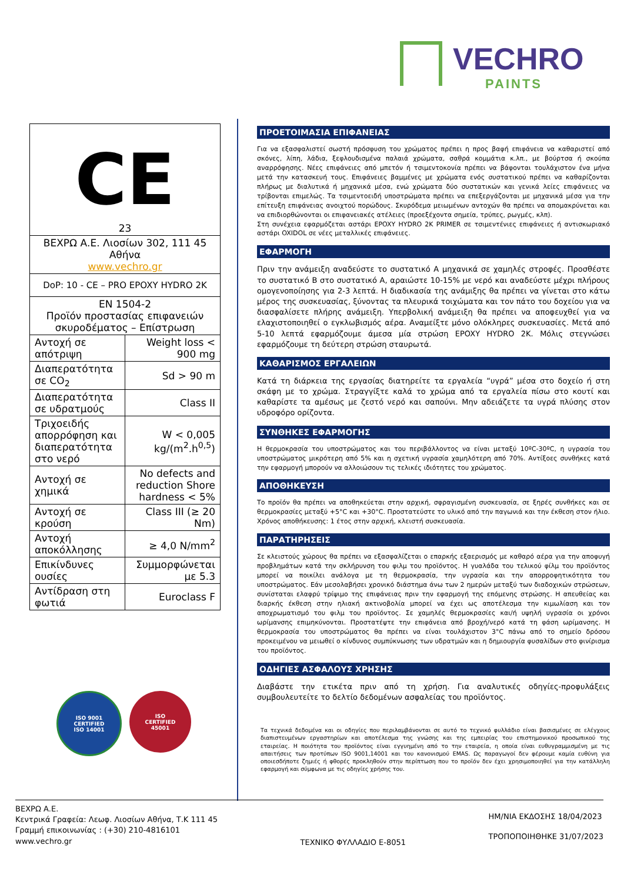VECHRO
PAINTS
| CE 23 | |
| ΒΕΧΡΩ Α.Ε. Λιοσίων 302, 111 45 Αθήνα www.vechro.gr | |
| DoP: 10 - CE – PRO EPOXY HYDRO 2K | |
| EN 1504-2 Προϊόν προστασίας επιφανειών σκυροδέματος – Επίστρωση | |
| Αντοχή σε απότριψη | Weight loss < 900 mg |
| Διαπερατότητα σε CO<sub>2</sub> | Sd > 90 m |
| Διαπερατότητα σε υδρατμούς | Class II |
| Τριχοειδής απορρόφηση και διαπερατότητα στο νερό | W < 0,005 kg/(m<sup>2</sup>.h<sup>0,5</sup>) |
| Αντοχή σε χημικά | No defects and reduction Shore hardness < 5% |
| Αντοχή σε κρούση | Class III (≥ 20 Nm) |
| Αντοχή αποκόλλησης | ≥ 4,0 N/mm<sup>2</sup> |
| Επικίνδυνες ουσίες | Συμμορφώνεται με 5.3 |
| Αντίδραση στη φωτιά | Euroclass F |
ISO 9001
CERTIFIED
ISO 14001
ISO
CERTIFIED
45001
ΠΡΟΕΤΟΙΜΑΣΙΑ ΕΠΙΦΑΝΕΙΑΣ
Για να εξασφαλιστεί σωστή πρόσφυση του χρώματος πρέπει η προς βαφή επιφάνεια να καθαριστεί από σκόνες, λίπη, λάδια, ξεφλουδισμένα παλαιά χρώματα, σαθρά κομμάτια κ.λπ., με βούρτσα ή σκούπα αναρρόφησης. Νέες επιφάνειες από μπετόν ή τσιμεντοκονία πρέπει να βάφονται τουλάχιστον ένα μήνα μετά την κατασκευή τους. Επιφάνειες βαμμένες με χρώματα ενός συστατικού πρέπει να καθαρίζονται πλήρως με διαλυτικά ή μηχανικά μέσα, ενώ χρώματα δύο συστατικών και γενικά λείες επιφάνειες να τρίβονται επιμελώς. Τα τσιμεντοειδή υποστρώματα πρέπει να επεξεργάζονται με μηχανικά μέσα για την επίτευξη επιφάνειας ανοιχτού πορώδους. Σκυρόδεμα μειωμένων αντοχών θα πρέπει να απομακρύνεται και να επιδιορθώνονται οι επιφανειακές ατέλειες (προεξέχοντα σημεία, τρύπες, ρωγμές, κλπ).
Στη συνέχεια εφαρμόζεται αστάρι EPOXY HYDRO 2K PRIMER σε τσιμεντένιες επιφάνειες ή αντισκωριακό αστάρι OXIDOL σε νέες μεταλλικές επιφάνειες.
ΕΦΑΡΜΟΓΗ
Πριν την ανάμειξη αναδεύστε το συστατικό Α μηχανικά σε χαμηλές στροφές. Προσθέστε το συστατικό Β στο συστατικό Α, αραιώστε 10-15% με νερό και αναδεύστε μέχρι πλήρους ομογενοποίησης για 2-3 λεπτά. Η διαδικασία της ανάμιξης θα πρέπει να γίνεται στο κάτω μέρος της συσκευασίας, ξύνοντας τα πλευρικά τοιχώματα και τον πάτο του δοχείου για να διασφαλίσετε πλήρης ανάμειξη. Υπερβολική ανάμειξη θα πρέπει να αποφευχθεί για να ελαχιστοποιηθεί ο εγκλωβισμός αέρα. Αναμείξτε μόνο ολόκληρες συσκευασίες. Μετά από 5-10 λεπτά εφαρμόζουμε άμεσα μία στρώση EPOXY HYDRO 2K. Μόλις στεγνώσει εφαρμόζουμε τη δεύτερη στρώση σταυρωτά.
ΚΑΘΑΡΙΣΜΟΣ ΕΡΓΑΛΕΙΩΝ
Κατά τη διάρκεια της εργασίας διατηρείτε τα εργαλεία “υγρά” μέσα στο δοχείο ή στη σκάφη με το χρώμα. Στραγγίξτε καλά το χρώμα από τα εργαλεία πίσω στο κουτί και καθαρίστε τα αμέσως με ζεστό νερό και σαπούνι. Μην αδειάζετε τα υγρά πλύσης στον υδροφόρο ορίζοντα.
ΣΥΝΘΗΚΕΣ ΕΦΑΡΜΟΓΗΣ
Η θερμοκρασία του υποστρώματος και του περιβάλλοντος να είναι μεταξύ 10ºC-30ºC, η υγρασία του υποστρώματος μικρότερη από 5% και η σχετική υγρασία χαμηλότερη από 70%. Αντίξοες συνθήκες κατά την εφαρμογή μπορούν να αλλοιώσουν τις τελικές ιδιότητες του χρώματος.
ΑΠΟΘΗΚΕΥΣΗ
Το προϊόν θα πρέπει να αποθηκεύεται στην αρχική, σφραγισμένη συσκευασία, σε ξηρές συνθήκες και σε θερμοκρασίες μεταξύ +5°C και +30°C. Προστατεύστε το υλικό από την παγωνιά και την έκθεση στον ήλιο. Χρόνος αποθήκευσης: 1 έτος στην αρχική, κλειστή συσκευασία.
ΠΑΡΑΤΗΡΗΣΕΙΣ
Σε κλειστούς χώρους θα πρέπει να εξασφαλίζεται ο επαρκής εξαερισμός με καθαρό αέρα για την αποφυγή προβλημάτων κατά την σκλήρυνση του φιλμ του προϊόντος. Η γυαλάδα του τελικού φίλμ του προϊόντος μπορεί να ποικίλει ανάλογα με τη θερμοκρασία, την υγρασία και την απορροφητικότητα του υποστρώματος. Εάν μεσολαβήσει χρονικό διάστημα άνω των 2 ημερών μεταξύ των διαδοχικών στρώσεων, συνίσταται ελαφρύ τρίψιμο της επιφάνειας πριν την εφαρμογή της επόμενης στρώσης. Η απευθείας και διαρκής έκθεση στην ηλιακή ακτινοβολία μπορεί να έχει ως αποτέλεσμα την κιμωλίαση και τον αποχρωματισμό του φιλμ του προϊόντος. Σε χαμηλές θερμοκρασίες και/ή υψηλή υγρασία οι χρόνοι ωρίμανσης επιμηκύνονται. Προστατέψτε την επιφάνεια από βροχή/νερό κατά τη φάση ωρίμανσης. Η θερμοκρασία του υποστρώματος θα πρέπει να είναι τουλάχιστον 3°C πάνω από το σημείο δρόσου προκειμένου να μειωθεί ο κίνδυνος συμπύκνωσης των υδρατμών και η δημιουργία φυσαλίδων στο φινίρισμα του προϊόντος.
ΟΔΗΓΙΕΣ ΑΣΦΑΛΟΥΣ ΧΡΗΣΗΣ
Διαβάστε την ετικέτα πριν από τη χρήση. Για αναλυτικές οδηγίες-προφυλάξεις συμβουλευτείτε το δελτίο δεδομένων ασφαλείας του προϊόντος.
Τα τεχνικά δεδομένα και οι οδηγίες που περιλαμβάνονται σε αυτό το τεχνικό φυλλάδιο είναι βασισμένες σε ελέγχους διαπιστευμένων εργαστηρίων και αποτέλεσμα της γνώσης και της εμπειρίας του επιστημονικού προσωπικού της εταιρείας. Η ποιότητα του προϊόντος είναι εγγυημένη από το την εταιρεία, η οποία είναι ευθυγραμμισμένη με τις απαιτήσεις των προτύπων ISO 9001,14001 και του κανονισμού EMAS. Ως παραγωγοί δεν φέρουμε καμία ευθύνη για οποιεσδήποτε ζημιές ή φθορές προκληθούν στην περίπτωση που το προϊόν δεν έχει χρησιμοποιηθεί για την κατάλληλη εφαρμογή και σύμφωνα με τις οδηγίες χρήσης του.
ΒΕΧΡΩ Α.Ε.
Κεντρικά Γραφεία: Λεωφ. Λιοσίων Αθήνα, Τ.Κ 111 45
Γραμμή επικοινωνίας : (+30) 210-4816101
www.vechro.gr
ΤΕΧΝΙΚΟ ΦΥΛΛΑΔΙΟ Ε-8051
ΗΜ/ΝΙΑ ΕΚΔΟΣΗΣ 18/04/2023
ΤΡΟΠΟΠΟΙΗΘΗΚΕ 31/07/2023